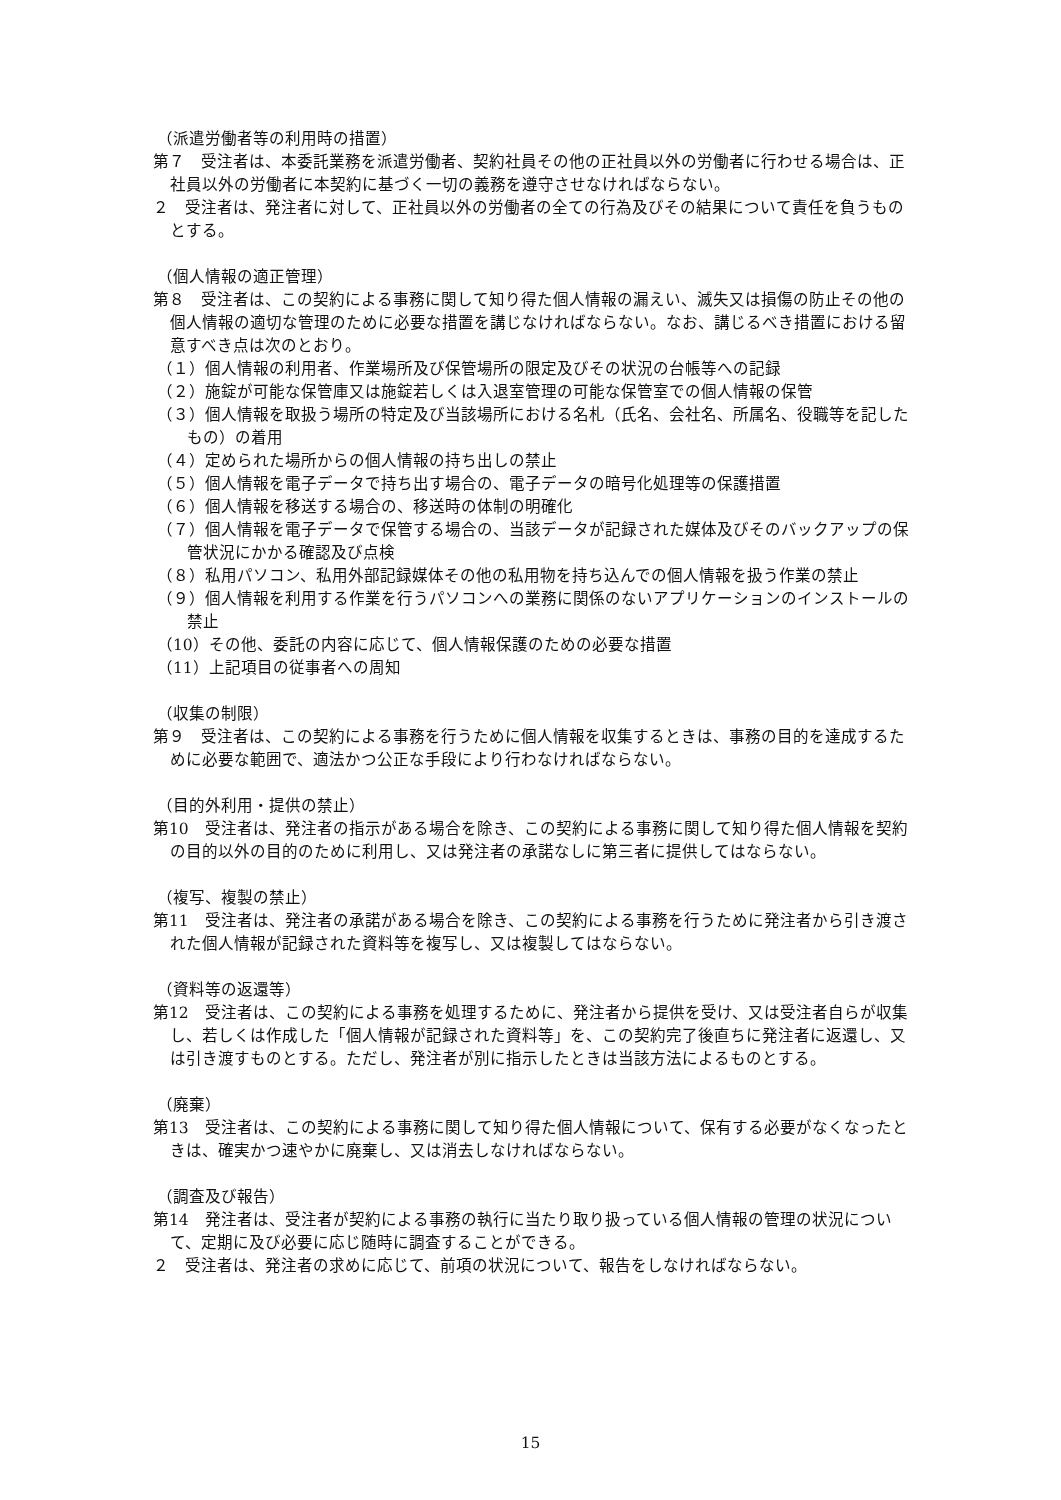（派遣労働者等の利用時の措置）
第７　受注者は、本委託業務を派遣労働者、契約社員その他の正社員以外の労働者に行わせる場合は、正社員以外の労働者に本契約に基づく一切の義務を遵守させなければならない。
２　受注者は、発注者に対して、正社員以外の労働者の全ての行為及びその結果について責任を負うものとする。
（個人情報の適正管理）
第８　受注者は、この契約による事務に関して知り得た個人情報の漏えい、滅失又は損傷の防止その他の個人情報の適切な管理のために必要な措置を講じなければならない。なお、講じるべき措置における留意すべき点は次のとおり。
（１）個人情報の利用者、作業場所及び保管場所の限定及びその状況の台帳等への記録
（２）施錠が可能な保管庫又は施錠若しくは入退室管理の可能な保管室での個人情報の保管
（３）個人情報を取扱う場所の特定及び当該場所における名札（氏名、会社名、所属名、役職等を記したもの）の着用
（４）定められた場所からの個人情報の持ち出しの禁止
（５）個人情報を電子データで持ち出す場合の、電子データの暗号化処理等の保護措置
（６）個人情報を移送する場合の、移送時の体制の明確化
（７）個人情報を電子データで保管する場合の、当該データが記録された媒体及びそのバックアップの保管状況にかかる確認及び点検
（８）私用パソコン、私用外部記録媒体その他の私用物を持ち込んでの個人情報を扱う作業の禁止
（９）個人情報を利用する作業を行うパソコンへの業務に関係のないアプリケーションのインストールの禁止
（10）その他、委託の内容に応じて、個人情報保護のための必要な措置
（11）上記項目の従事者への周知
（収集の制限）
第９　受注者は、この契約による事務を行うために個人情報を収集するときは、事務の目的を達成するために必要な範囲で、適法かつ公正な手段により行わなければならない。
（目的外利用・提供の禁止）
第10　受注者は、発注者の指示がある場合を除き、この契約による事務に関して知り得た個人情報を契約の目的以外の目的のために利用し、又は発注者の承諾なしに第三者に提供してはならない。
（複写、複製の禁止）
第11　受注者は、発注者の承諾がある場合を除き、この契約による事務を行うために発注者から引き渡された個人情報が記録された資料等を複写し、又は複製してはならない。
（資料等の返還等）
第12　受注者は、この契約による事務を処理するために、発注者から提供を受け、又は受注者自らが収集し、若しくは作成した「個人情報が記録された資料等」を、この契約完了後直ちに発注者に返還し、又は引き渡すものとする。ただし、発注者が別に指示したときは当該方法によるものとする。
（廃棄）
第13　受注者は、この契約による事務に関して知り得た個人情報について、保有する必要がなくなったときは、確実かつ速やかに廃棄し、又は消去しなければならない。
（調査及び報告）
第14　発注者は、受注者が契約による事務の執行に当たり取り扱っている個人情報の管理の状況について、定期に及び必要に応じ随時に調査することができる。
２　受注者は、発注者の求めに応じて、前項の状況について、報告をしなければならない。
15